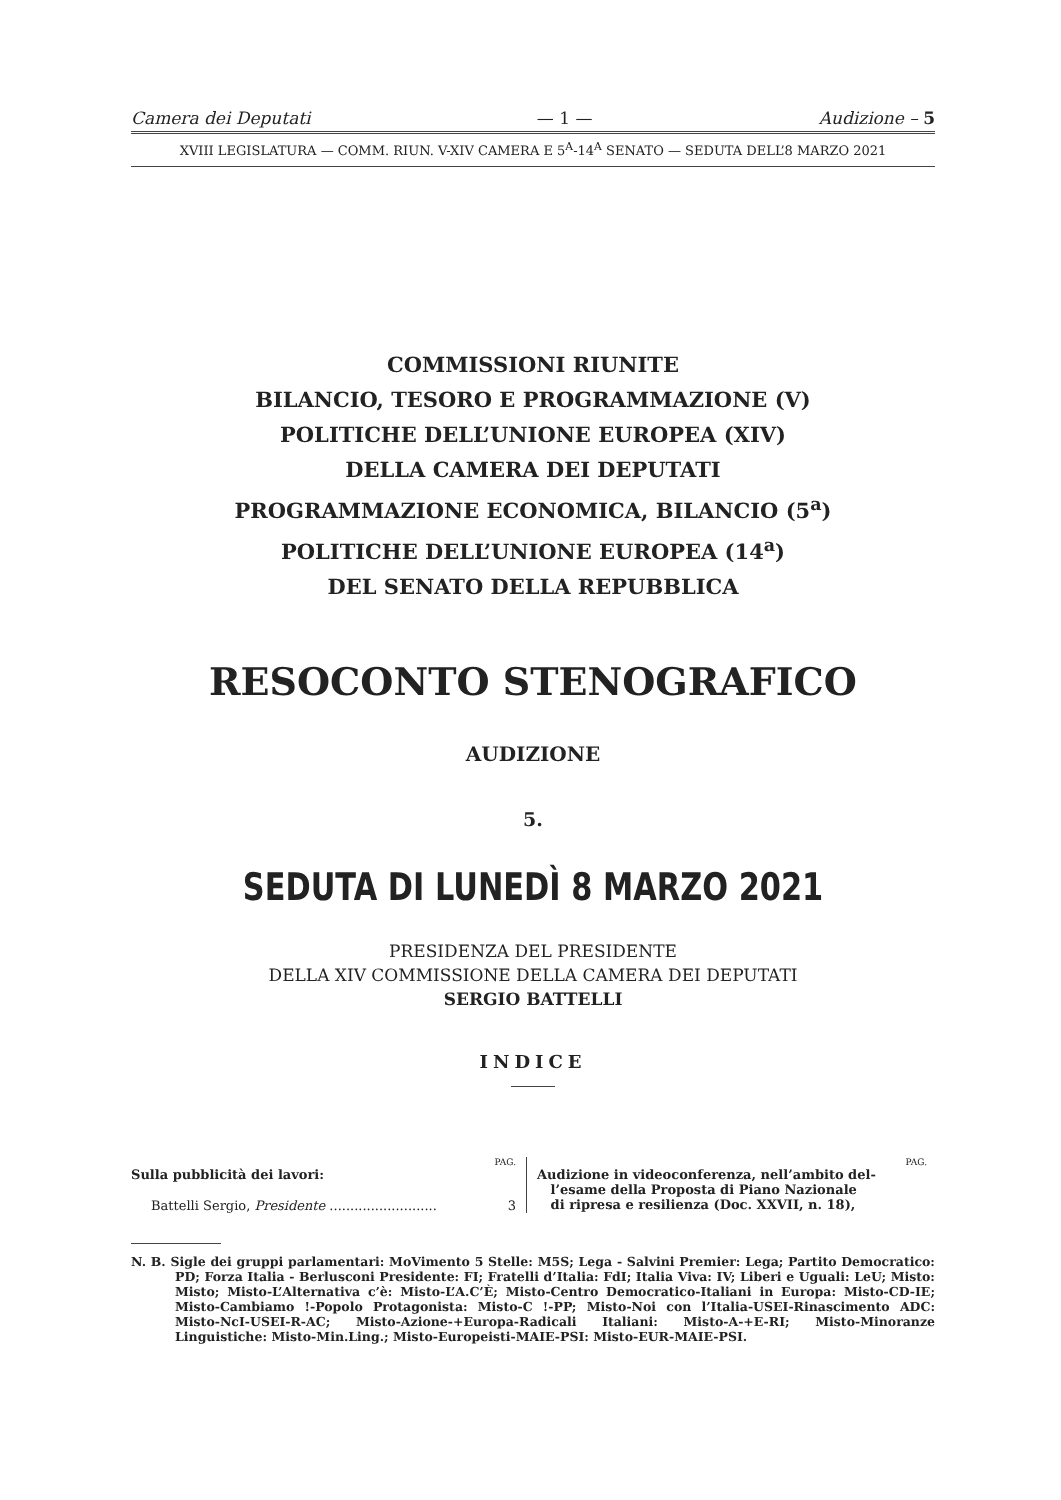Camera dei Deputati — 1 — Audizione – 5
XVIII LEGISLATURA — COMM. RIUN. V-XIV CAMERA E 5<sup>A</sup>-14<sup>A</sup> SENATO — SEDUTA DELL’8 MARZO 2021
COMMISSIONI RIUNITE
BILANCIO, TESORO E PROGRAMMAZIONE (V)
POLITICHE DELL’UNIONE EUROPEA (XIV)
DELLA CAMERA DEI DEPUTATI
PROGRAMMAZIONE ECONOMICA, BILANCIO (5<sup>a</sup>)
POLITICHE DELL’UNIONE EUROPEA (14<sup>a</sup>)
DEL SENATO DELLA REPUBBLICA
RESOCONTO STENOGRAFICO
AUDIZIONE
5.
SEDUTA DI LUNEDÌ 8 MARZO 2021
PRESIDENZA DEL PRESIDENTE
DELLA XIV COMMISSIONE DELLA CAMERA DEI DEPUTATI
SERGIO BATTELLI
INDICE
PAG.
Sulla pubblicità dei lavori:
Battelli Sergio, Presidente .......................... 3
PAG.
Audizione in videoconferenza, nell’ambito del-
l’esame della Proposta di Piano Nazionale
di ripresa e resilienza (Doc. XXVII, n. 18),
N. B. Sigle dei gruppi parlamentari: MoVimento 5 Stelle: M5S; Lega - Salvini Premier: Lega; Partito Democratico: PD; Forza Italia - Berlusconi Presidente: FI; Fratelli d’Italia: FdI; Italia Viva: IV; Liberi e Uguali: LeU; Misto: Misto; Misto-L’Alternativa c’è: Misto-L’A.C’È; Misto-Centro Democratico-Italiani in Europa: Misto-CD-IE; Misto-Cambiamo !-Popolo Protagonista: Misto-C !-PP; Misto-Noi con l’Italia-USEI-Rinascimento ADC: Misto-NcI-USEI-R-AC; Misto-Azione-+Europa-Radicali Italiani: Misto-A-+E-RI; Misto-Minoranze Linguistiche: Misto-Min.Ling.; Misto-Europeisti-MAIE-PSI: Misto-EUR-MAIE-PSI.